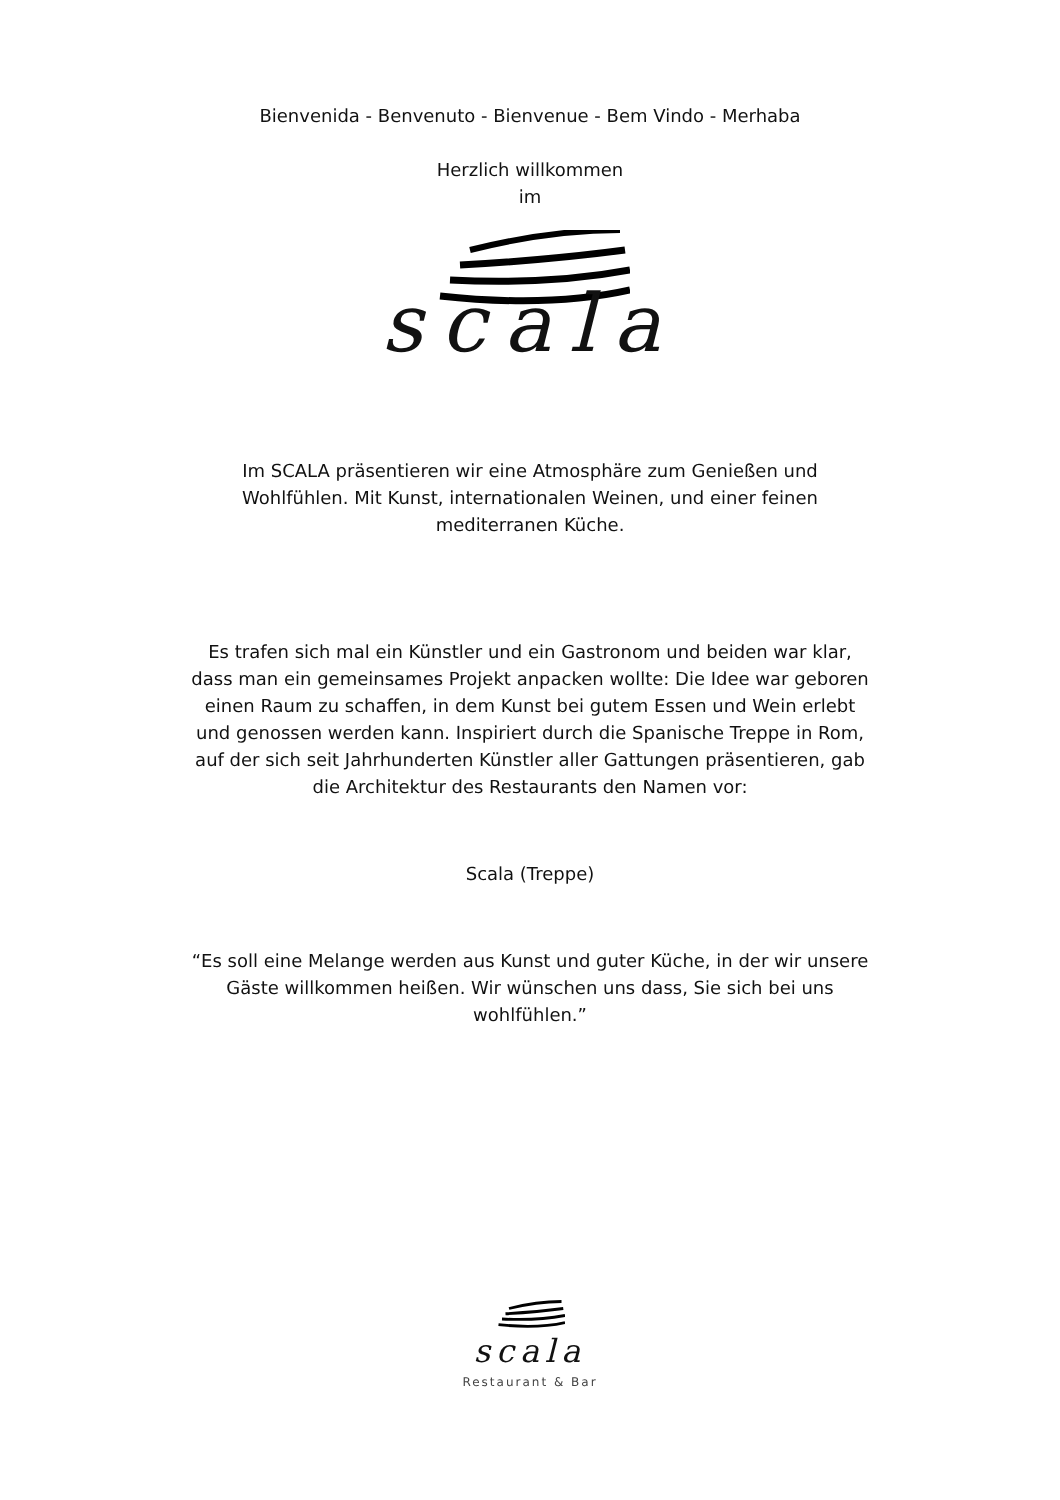Bienvenida - Benvenuto - Bienvenue - Bem Vindo - Merhaba
Herzlich willkommen
im
scala
Im SCALA präsentieren wir eine Atmosphäre zum Genießen und Wohlfühlen. Mit Kunst, internationalen Weinen, und einer feinen mediterranen Küche.
Es trafen sich mal ein Künstler und ein Gastronom und beiden war klar, dass man ein gemeinsames Projekt anpacken wollte: Die Idee war geboren einen Raum zu schaffen, in dem Kunst bei gutem Essen und Wein erlebt und genossen werden kann. Inspiriert durch die Spanische Treppe in Rom, auf der sich seit Jahrhunderten Künstler aller Gattungen präsentieren, gab die Architektur des Restaurants den Namen vor:
Scala (Treppe)
“Es soll eine Melange werden aus Kunst und guter Küche, in der wir unsere Gäste willkommen heißen. Wir wünschen uns dass, Sie sich bei uns wohlfühlen.”
scala
Restaurant & Bar